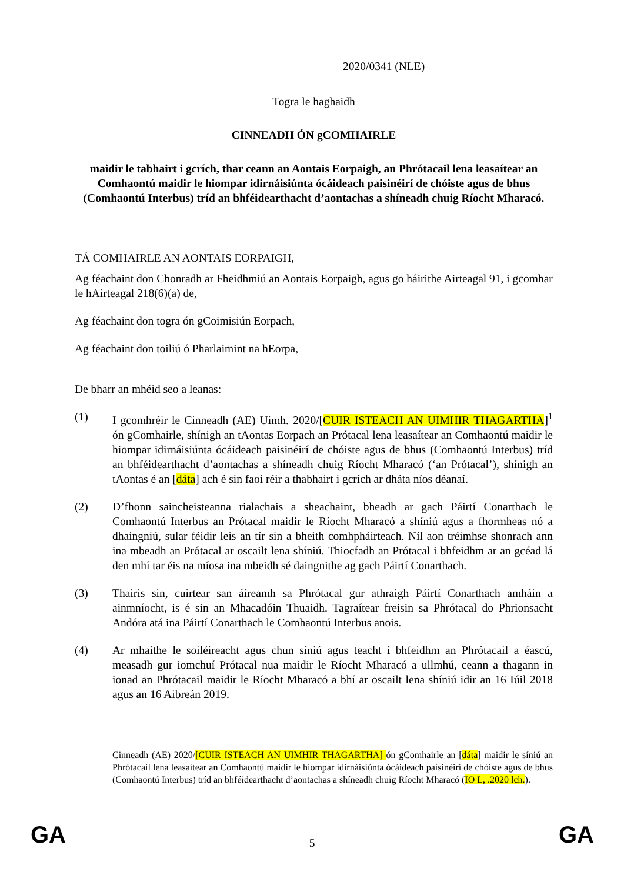2020/0341 (NLE)
Togra le haghaidh
CINNEADH ÓN gCOMHAIRLE
maidir le tabhairt i gcrích, thar ceann an Aontais Eorpaigh, an Phrótacail lena leasaítear an Comhaontú maidir le hiompar idirnáisiúnta ócáideach paisinéirí de chóiste agus de bhus (Comhaontú Interbus) tríd an bhféidearthacht d’aontachas a shíneadh chuig Ríocht Mharacó.
TÁ COMHAIRLE AN AONTAIS EORPAIGH,
Ag féachaint don Chonradh ar Fheidhmiú an Aontais Eorpaigh, agus go háirithe Airteagal 91, i gcomhar le hAirteagal 218(6)(a) de,
Ag féachaint don togra ón gCoimisiún Eorpach,
Ag féachaint don toiliú ó Pharlaimint na hEorpa,
De bharr an mhéid seo a leanas:
(1) I gcomhréir le Cinneadh (AE) Uimh. 2020/[CUIR ISTEACH AN UIMHIR THAGARTHA]<sup>1</sup> ón gComhairle, shínigh an tAontas Eorpach an Prótacal lena leasaítear an Comhaontú maidir le hiompar idirnáisiúnta ócáideach paisinéirí de chóiste agus de bhus (Comhaontú Interbus) tríd an bhféidearthacht d’aontachas a shíneadh chuig Ríocht Mharacó (‘an Prótacal’), shínigh an tAontas é an [dáta] ach é sin faoi réir a thabhairt i gcrích ar dháta níos déanaí.
(2) D’fhonn saincheisteanna rialachais a sheachaint, bheadh ar gach Páirtí Conarthach le Comhaontú Interbus an Prótacal maidir le Ríocht Mharacó a shíniú agus a fhormheas nó a dhaingniú, sular féidir leis an tír sin a bheith comhpháirteach. Níl aon tréimhse shonrach ann ina mbeadh an Prótacal ar oscailt lena shíniú. Thiocfadh an Prótacal i bhfeidhm ar an gcéad lá den mhí tar éis na míosa ina mbeidh sé daingnithe ag gach Páirtí Conarthach.
(3) Thairis sin, cuirtear san áireamh sa Phrótacal gur athraigh Páirtí Conarthach amháin a ainmníocht, is é sin an Mhacadóin Thuaidh. Tagraítear freisin sa Phrótacal do Phrionsacht Andóra atá ina Páirtí Conarthach le Comhaontú Interbus anois.
(4) Ar mhaithe le soiléireacht agus chun síniú agus teacht i bhfeidhm an Phrótacail a éascú, measadh gur iomchuí Prótacal nua maidir le Ríocht Mharacó a ullmhú, ceann a thagann in ionad an Phrótacail maidir le Ríocht Mharacó a bhí ar oscailt lena shíniú idir an 16 Iúil 2018 agus an 16 Aibreán 2019.
<sup>1</sup>
Cinneadh (AE) 2020/[CUIR ISTEACH AN UIMHIR THAGARTHA] ón gComhairle an [dáta] maidir le síniú an Phrótacail lena leasaítear an Comhaontú maidir le hiompar idirnáisiúnta ócáideach paisinéirí de chóiste agus de bhus (Comhaontú Interbus) tríd an bhféidearthacht d’aontachas a shíneadh chuig Ríocht Mharacó (IO L, .2020 lch.).
GA
5 GA